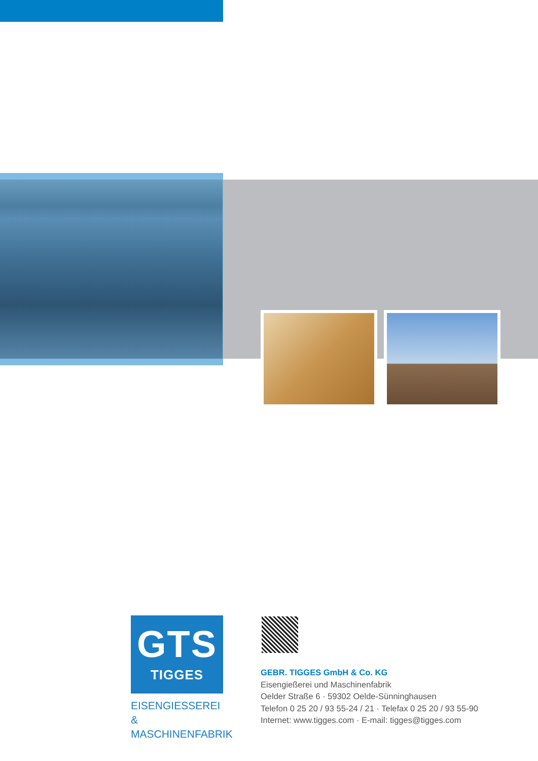GTS
TIGGES
EISENGIESSEREI &
MASCHINENFABRIK
GEBR. TIGGES GmbH & Co. KG
Eisengießerei und Maschinenfabrik
Oelder Straße 6 · 59302 Oelde-Sünninghausen
Telefon 0 25 20 / 93 55-24 / 21 · Telefax 0 25 20 / 93 55-90
Internet: www.tigges.com · E-mail: tigges@tigges.com